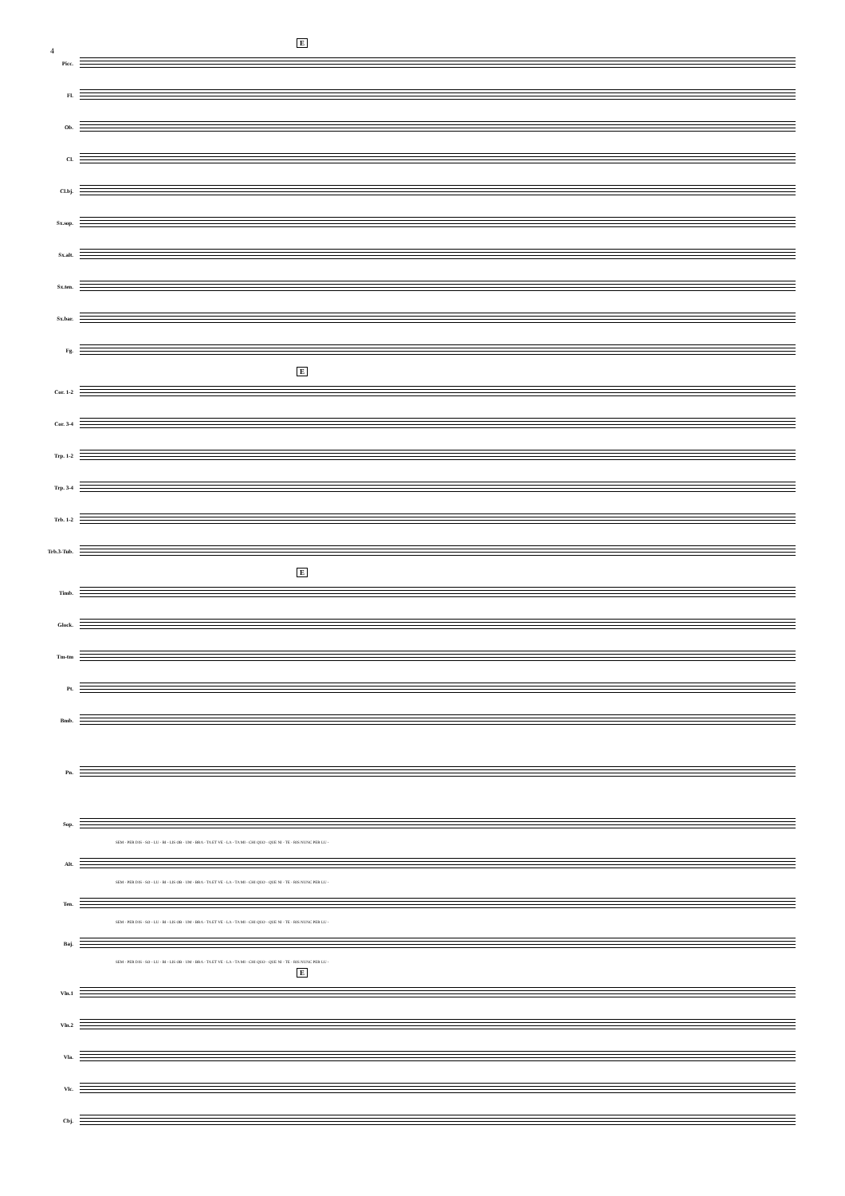4
E
Picc.
Fl.
Ob.
Cl.
Cl.bj.
Sx.sop.
Sx.alt.
Sx.ten.
Sx.bar.
Fg.
E
Cor. 1-2
Cor. 3-4
Trp. 1-2
Trp. 3-4
Trb. 1-2
Trb.3-Tub.
E
Timb.
Glock.
Tm-tm
Pt.
Bmb.
Pn.
Sop.
SEM - PER DIS - SO - LU - BI - LIS OB - UM - BRA - TA ET VE - LA - TA MI - CHI QUO - QUE NI - TE - RIS NUNC PER LU -
Alt.
SEM - PER DIS - SO - LU - BI - LIS OB - UM - BRA - TA ET VE - LA - TA MI - CHI QUO - QUE NI - TE - RIS NUNC PER LU -
Ten.
SEM - PER DIS - SO - LU - BI - LIS OB - UM - BRA - TA ET VE - LA - TA MI - CHI QUO - QUE NI - TE - RIS NUNC PER LU -
Baj.
SEM - PER DIS - SO - LU - BI - LIS OB - UM - BRA - TA ET VE - LA - TA MI - CHI QUO - QUE NI - TE - RIS NUNC PER LU -
E
Vln.1
Vln.2
Vla.
Vlc.
Cbj.